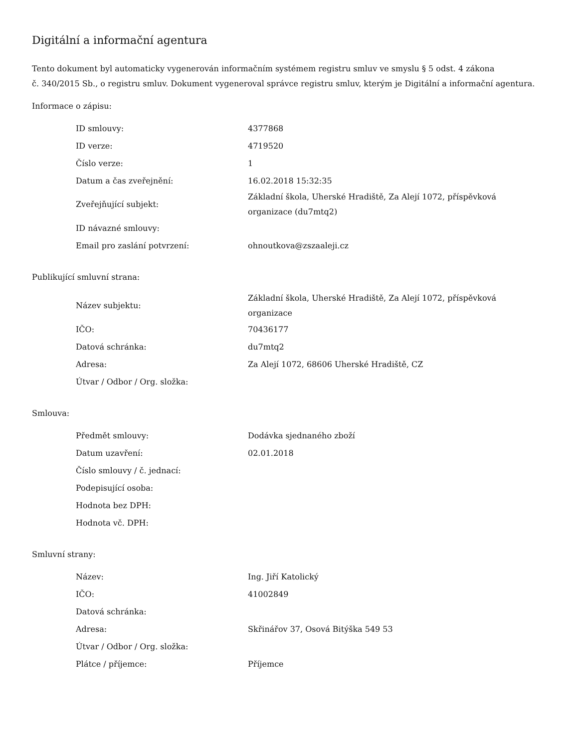Digitální a informační agentura
Tento dokument byl automaticky vygenerován informačním systémem registru smluv ve smyslu § 5 odst. 4 zákona
č. 340/2015 Sb., o registru smluv. Dokument vygeneroval správce registru smluv, kterým je Digitální a informační agentura.
Informace o zápisu:
| ID smlouvy: | 4377868 |
| ID verze: | 4719520 |
| Číslo verze: | 1 |
| Datum a čas zveřejnění: | 16.02.2018 15:32:35 |
| Zveřejňující subjekt: | Základní škola, Uherské Hradiště, Za Alejí 1072, příspěvková organizace (du7mtq2) |
| ID návazné smlouvy: | |
| Email pro zaslání potvrzení: | ohnoutkova@zszaaleji.cz |
Publikující smluvní strana:
| Název subjektu: | Základní škola, Uherské Hradiště, Za Alejí 1072, příspěvková organizace |
| IČO: | 70436177 |
| Datová schránka: | du7mtq2 |
| Adresa: | Za Alejí 1072, 68606 Uherské Hradiště, CZ |
| Útvar / Odbor / Org. složka: | |
Smlouva:
| Předmět smlouvy: | Dodávka sjednaného zboží |
| Datum uzavření: | 02.01.2018 |
| Číslo smlouvy / č. jednací: | |
| Podepisující osoba: | |
| Hodnota bez DPH: | |
| Hodnota vč. DPH: | |
Smluvní strany:
| Název: | Ing. Jiří Katolický |
| IČO: | 41002849 |
| Datová schránka: | |
| Adresa: | Skřinářov 37, Osová Bitýška 549 53 |
| Útvar / Odbor / Org. složka: | |
| Plátce / příjemce: | Příjemce |